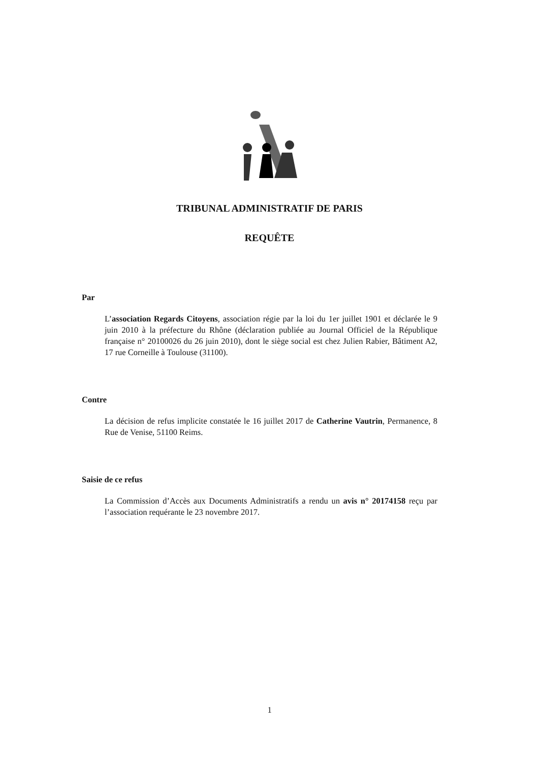TRIBUNAL ADMINISTRATIF DE PARIS
REQUÊTE
Par
L’association Regards Citoyens, association régie par la loi du 1er juillet 1901 et déclarée le 9 juin 2010 à la préfecture du Rhône (déclaration publiée au Journal Officiel de la République française n° 20100026 du 26 juin 2010), dont le siège social est chez Julien Rabier, Bâtiment A2, 17 rue Corneille à Toulouse (31100).
Contre
La décision de refus implicite constatée le 16 juillet 2017 de Catherine Vautrin, Permanence, 8 Rue de Venise, 51100 Reims.
Saisie de ce refus
La Commission d’Accès aux Documents Administratifs a rendu un avis n° 20174158 reçu par l’association requérante le 23 novembre 2017.
1